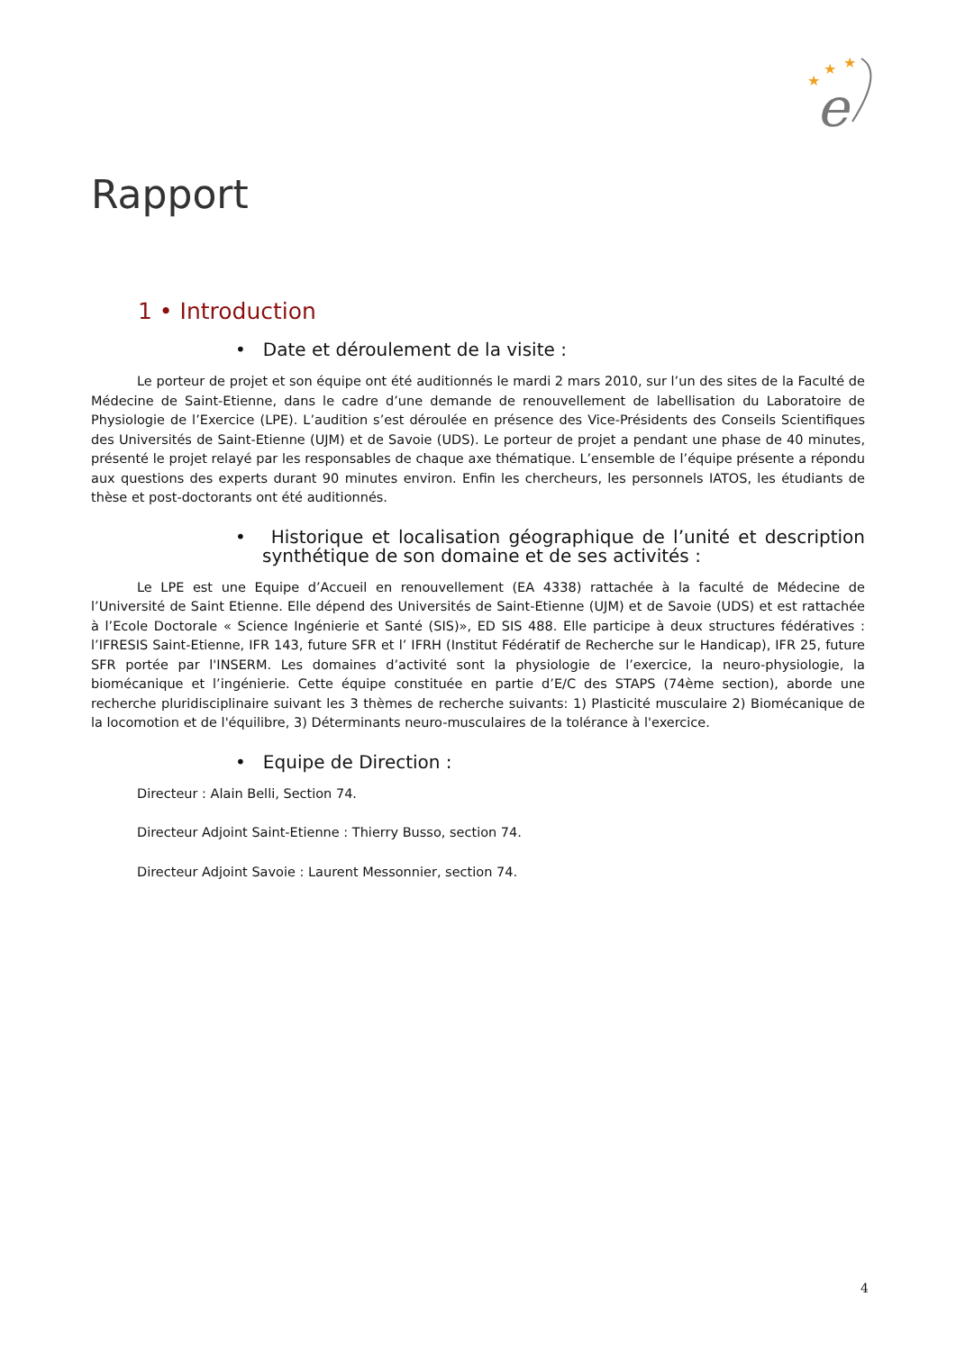★
★
★
e
Rapport
1 • Introduction
• Date et déroulement de la visite :
Le porteur de projet et son équipe ont été auditionnés le mardi 2 mars 2010, sur l’un des sites de la Faculté de Médecine de Saint-Etienne, dans le cadre d’une demande de renouvellement de labellisation du Laboratoire de Physiologie de l’Exercice (LPE). L’audition s’est déroulée en présence des Vice-Présidents des Conseils Scientifiques des Universités de Saint-Etienne (UJM) et de Savoie (UDS). Le porteur de projet a pendant une phase de 40 minutes, présenté le projet relayé par les responsables de chaque axe thématique. L’ensemble de l’équipe présente a répondu aux questions des experts durant 90 minutes environ. Enfin les chercheurs, les personnels IATOS, les étudiants de thèse et post-doctorants ont été auditionnés.
• Historique et localisation géographique de l’unité et description synthétique de son domaine et de ses activités :
Le LPE est une Equipe d’Accueil en renouvellement (EA 4338) rattachée à la faculté de Médecine de l’Université de Saint Etienne. Elle dépend des Universités de Saint-Etienne (UJM) et de Savoie (UDS) et est rattachée à l’Ecole Doctorale « Science Ingénierie et Santé (SIS)», ED SIS 488. Elle participe à deux structures fédératives : l’IFRESIS Saint-Etienne, IFR 143, future SFR et l’ IFRH (Institut Fédératif de Recherche sur le Handicap), IFR 25, future SFR portée par l'INSERM. Les domaines d’activité sont la physiologie de l’exercice, la neuro-physiologie, la biomécanique et l’ingénierie. Cette équipe constituée en partie d’E/C des STAPS (74ème section), aborde une recherche pluridisciplinaire suivant les 3 thèmes de recherche suivants: 1) Plasticité musculaire 2) Biomécanique de la locomotion et de l'équilibre, 3) Déterminants neuro-musculaires de la tolérance à l'exercice.
• Equipe de Direction :
Directeur : Alain Belli, Section 74.
Directeur Adjoint Saint-Etienne : Thierry Busso, section 74.
Directeur Adjoint Savoie : Laurent Messonnier, section 74.
4